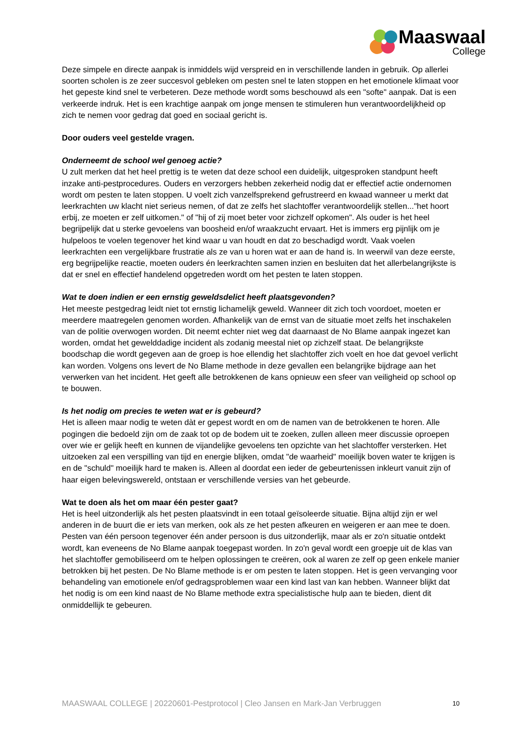Maaswaal
College
Deze simpele en directe aanpak is inmiddels wijd verspreid en in verschillende landen in gebruik. Op allerlei soorten scholen is ze zeer succesvol gebleken om pesten snel te laten stoppen en het emotionele klimaat voor het gepeste kind snel te verbeteren. Deze methode wordt soms beschouwd als een "softe" aanpak. Dat is een verkeerde indruk. Het is een krachtige aanpak om jonge mensen te stimuleren hun verantwoordelijkheid op zich te nemen voor gedrag dat goed en sociaal gericht is.
Door ouders veel gestelde vragen.
Onderneemt de school wel genoeg actie?
U zult merken dat het heel prettig is te weten dat deze school een duidelijk, uitgesproken standpunt heeft inzake anti-pestprocedures. Ouders en verzorgers hebben zekerheid nodig dat er effectief actie ondernomen wordt om pesten te laten stoppen. U voelt zich vanzelfsprekend gefrustreerd en kwaad wanneer u merkt dat leerkrachten uw klacht niet serieus nemen, of dat ze zelfs het slachtoffer verantwoordelijk stellen..."het hoort erbij, ze moeten er zelf uitkomen." of "hij of zij moet beter voor zichzelf opkomen". Als ouder is het heel begrijpelijk dat u sterke gevoelens van boosheid en/of wraakzucht ervaart. Het is immers erg pijnlijk om je hulpeloos te voelen tegenover het kind waar u van houdt en dat zo beschadigd wordt. Vaak voelen leerkrachten een vergelijkbare frustratie als ze van u horen wat er aan de hand is. In weerwil van deze eerste, erg begrijpelijke reactie, moeten ouders én leerkrachten samen inzien en besluiten dat het allerbelangrijkste is dat er snel en effectief handelend opgetreden wordt om het pesten te laten stoppen.
Wat te doen indien er een ernstig geweldsdelict heeft plaatsgevonden?
Het meeste pestgedrag leidt niet tot ernstig lichamelijk geweld. Wanneer dit zich toch voordoet, moeten er meerdere maatregelen genomen worden. Afhankelijk van de ernst van de situatie moet zelfs het inschakelen van de politie overwogen worden. Dit neemt echter niet weg dat daarnaast de No Blame aanpak ingezet kan worden, omdat het gewelddadige incident als zodanig meestal niet op zichzelf staat. De belangrijkste boodschap die wordt gegeven aan de groep is hoe ellendig het slachtoffer zich voelt en hoe dat gevoel verlicht kan worden. Volgens ons levert de No Blame methode in deze gevallen een belangrijke bijdrage aan het verwerken van het incident. Het geeft alle betrokkenen de kans opnieuw een sfeer van veiligheid op school op te bouwen.
Is het nodig om precies te weten wat er is gebeurd?
Het is alleen maar nodig te weten dàt er gepest wordt en om de namen van de betrokkenen te horen. Alle pogingen die bedoeld zijn om de zaak tot op de bodem uit te zoeken, zullen alleen meer discussie oproepen over wie er gelijk heeft en kunnen de vijandelijke gevoelens ten opzichte van het slachtoffer versterken. Het uitzoeken zal een verspilling van tijd en energie blijken, omdat "de waarheid" moeilijk boven water te krijgen is en de "schuld" moeilijk hard te maken is. Alleen al doordat een ieder de gebeurtenissen inkleurt vanuit zijn of haar eigen belevingswereld, ontstaan er verschillende versies van het gebeurde.
Wat te doen als het om maar één pester gaat?
Het is heel uitzonderlijk als het pesten plaatsvindt in een totaal geïsoleerde situatie. Bijna altijd zijn er wel anderen in de buurt die er iets van merken, ook als ze het pesten afkeuren en weigeren er aan mee te doen. Pesten van één persoon tegenover één ander persoon is dus uitzonderlijk, maar als er zo'n situatie ontdekt wordt, kan eveneens de No Blame aanpak toegepast worden. In zo'n geval wordt een groepje uit de klas van het slachtoffer gemobiliseerd om te helpen oplossingen te creëren, ook al waren ze zelf op geen enkele manier betrokken bij het pesten. De No Blame methode is er om pesten te laten stoppen. Het is geen vervanging voor behandeling van emotionele en/of gedragsproblemen waar een kind last van kan hebben. Wanneer blijkt dat het nodig is om een kind naast de No Blame methode extra specialistische hulp aan te bieden, dient dit onmiddellijk te gebeuren.
MAASWAAL COLLEGE | 20220601-Pestprotocol | Cleo Jansen en Mark-Jan Verbruggen 10